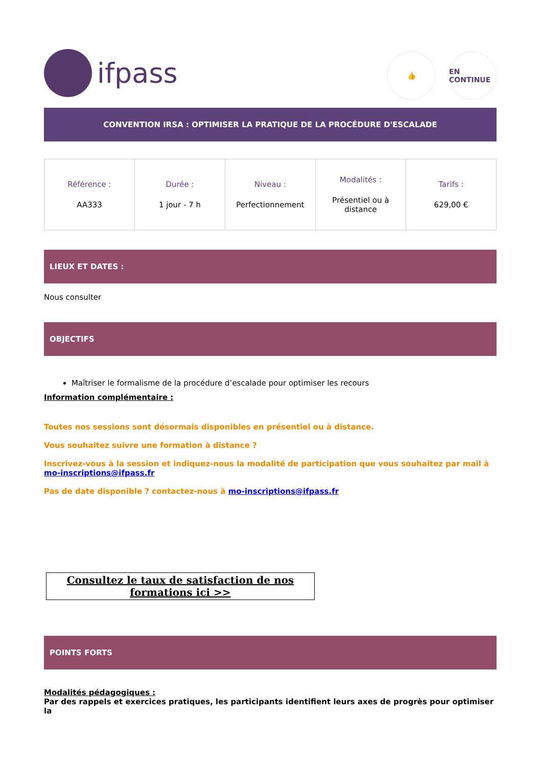ifpass
👍 EN CONTINUE
CONVENTION IRSA : OPTIMISER LA PRATIQUE DE LA PROCÉDURE D'ESCALADE
| Référence : AA333 | Durée : 1 jour - 7 h | Niveau : Perfectionnement | Modalités : Présentiel ou à distance | Tarifs : 629,00 € |
LIEUX ET DATES :
Nous consulter
OBJECTIFS
Maîtriser le formalisme de la procédure d’escalade pour optimiser les recours
Information complémentaire :
Toutes nos sessions sont désormais disponibles en présentiel ou à distance.
Vous souhaitez suivre une formation à distance ?
Inscrivez-vous à la session et indiquez-nous la modalité de participation que vous souhaitez par mail à mo-inscriptions@ifpass.fr
Pas de date disponible ? contactez-nous à mo-inscriptions@ifpass.fr
Consultez le taux de satisfaction de nos formations ici >>
POINTS FORTS
Modalités pédagogiques :
Par des rappels et exercices pratiques, les participants identifient leurs axes de progrès pour optimiser la